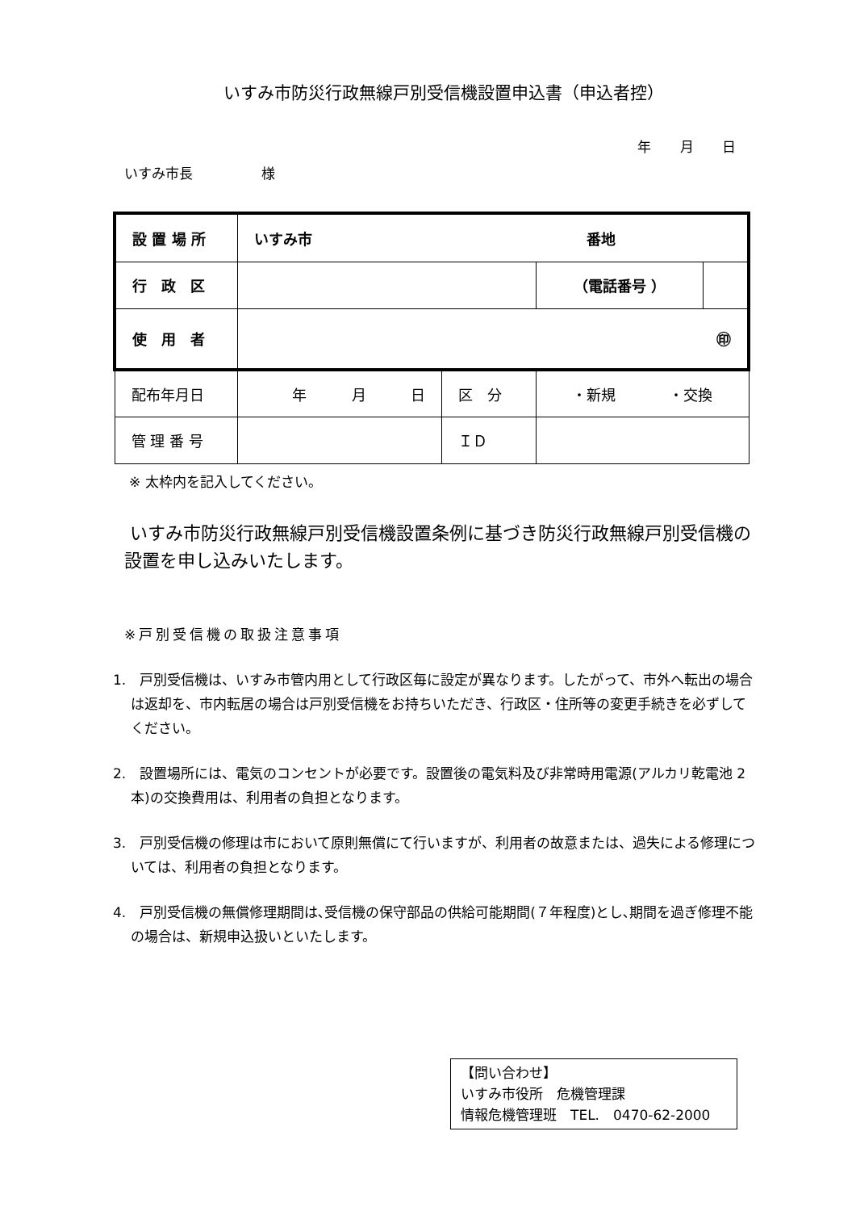いすみ市防災行政無線戸別受信機設置申込書（申込者控）
年 月 日
いすみ市長　　　　　様
| 設 置 場 所 | いすみ市 番地 | | | |
| 行 政 区 | | | （電話番号 ） | |
| 使 用 者 | ㊞ | | | |
| 配布年月日 | 年 月 日 | 区 分 | ・新規 ・交換 | |
| 管 理 番 号 | | ＩＤ | | |
※ 太枠内を記入してください。
いすみ市防災行政無線戸別受信機設置条例に基づき防災行政無線戸別受信機の設置を申し込みいたします。
※戸別受信機の取扱注意事項
1.　戸別受信機は、いすみ市管内用として行政区毎に設定が異なります。したがって、市外へ転出の場合は返却を、市内転居の場合は戸別受信機をお持ちいただき、行政区・住所等の変更手続きを必ずしてください。
2.　設置場所には、電気のコンセントが必要です。設置後の電気料及び非常時用電源(アルカリ乾電池 2 本)の交換費用は、利用者の負担となります。
3.　戸別受信機の修理は市において原則無償にて行いますが、利用者の故意または、過失による修理については、利用者の負担となります。
4.　戸別受信機の無償修理期間は､受信機の保守部品の供給可能期間(７年程度)とし､期間を過ぎ修理不能の場合は、新規申込扱いといたします。
【問い合わせ】
いすみ市役所　危機管理課
情報危機管理班　TEL.　0470-62-2000